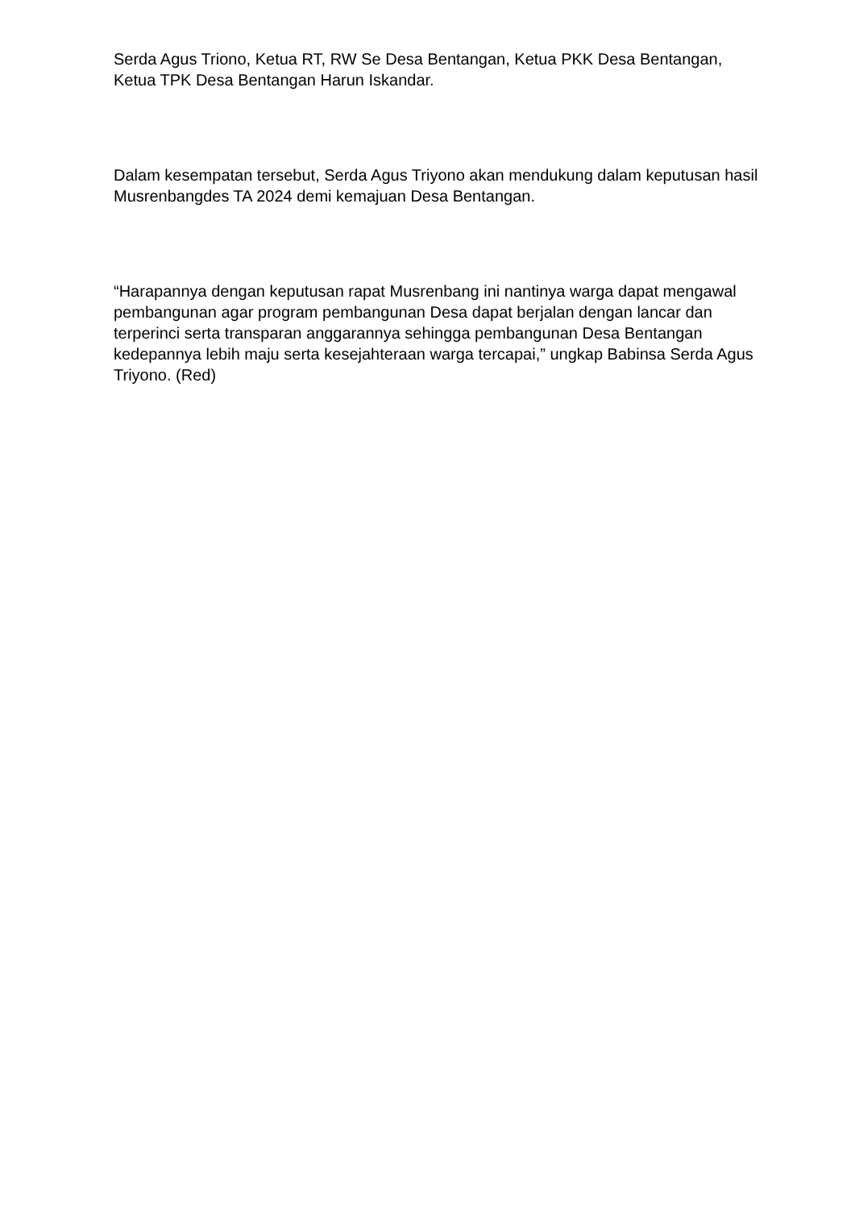Serda Agus Triono, Ketua RT, RW Se Desa Bentangan, Ketua PKK Desa Bentangan, Ketua TPK Desa Bentangan Harun Iskandar.
Dalam kesempatan tersebut, Serda Agus Triyono akan mendukung dalam keputusan hasil Musrenbangdes TA 2024 demi kemajuan Desa Bentangan.
“Harapannya dengan keputusan rapat Musrenbang ini nantinya warga dapat mengawal pembangunan agar program pembangunan Desa dapat berjalan dengan lancar dan terperinci serta transparan anggarannya sehingga pembangunan Desa Bentangan kedepannya lebih maju serta kesejahteraan warga tercapai,” ungkap Babinsa Serda Agus Triyono. (Red)